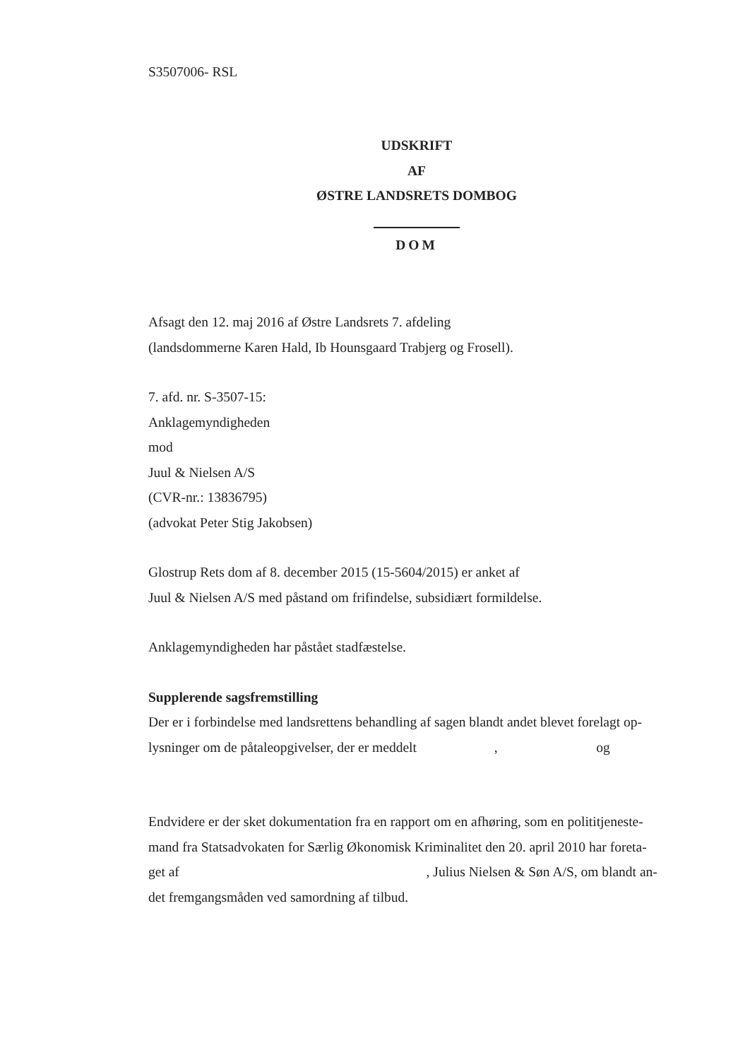S3507006- RSL
UDSKRIFT
AF
ØSTRE LANDSRETS DOMBOG
DOM
Afsagt den 12. maj 2016 af Østre Landsrets 7. afdeling
(landsdommerne Karen Hald, Ib Hounsgaard Trabjerg og Frosell).
7. afd. nr. S-3507-15:
Anklagemyndigheden
mod
Juul & Nielsen A/S
(CVR-nr.: 13836795)
(advokat Peter Stig Jakobsen)
Glostrup Rets dom af 8. december 2015 (15-5604/2015) er anket af
Juul & Nielsen A/S med påstand om frifindelse, subsidiært formildelse.
Anklagemyndigheden har påstået stadfæstelse.
Supplerende sagsfremstilling
Der er i forbindelse med landsrettens behandling af sagen blandt andet blevet forelagt op-
lysninger om de påtaleopgivelser, der er meddelt , og
Endvidere er der sket dokumentation fra en rapport om en afhøring, som en polititjeneste-
mand fra Statsadvokaten for Særlig Økonomisk Kriminalitet den 20. april 2010 har foreta-
get af , Julius Nielsen & Søn A/S, om blandt an-
det fremgangsmåden ved samordning af tilbud.